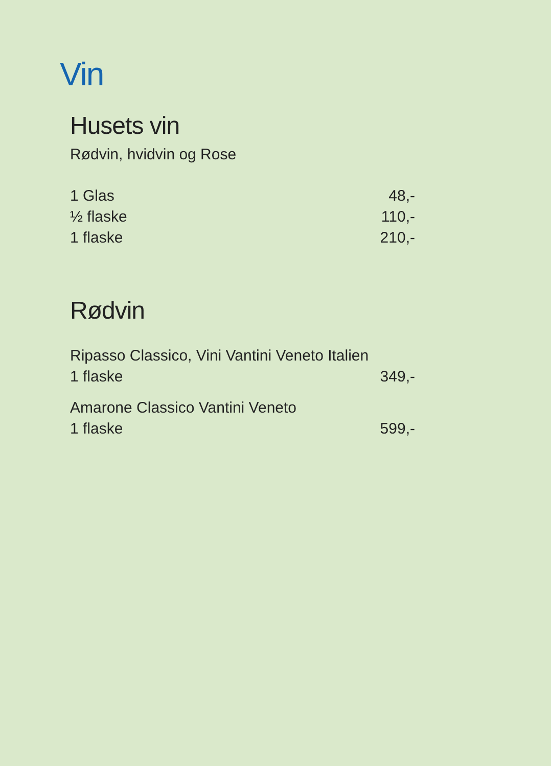Vin
Husets vin
Rødvin, hvidvin og Rose
1 Glas 48,-
½ flaske 110,-
1 flaske 210,-
Rødvin
Ripasso Classico, Vini Vantini Veneto Italien
1 flaske 349,-
Amarone Classico Vantini Veneto
1 flaske 599,-